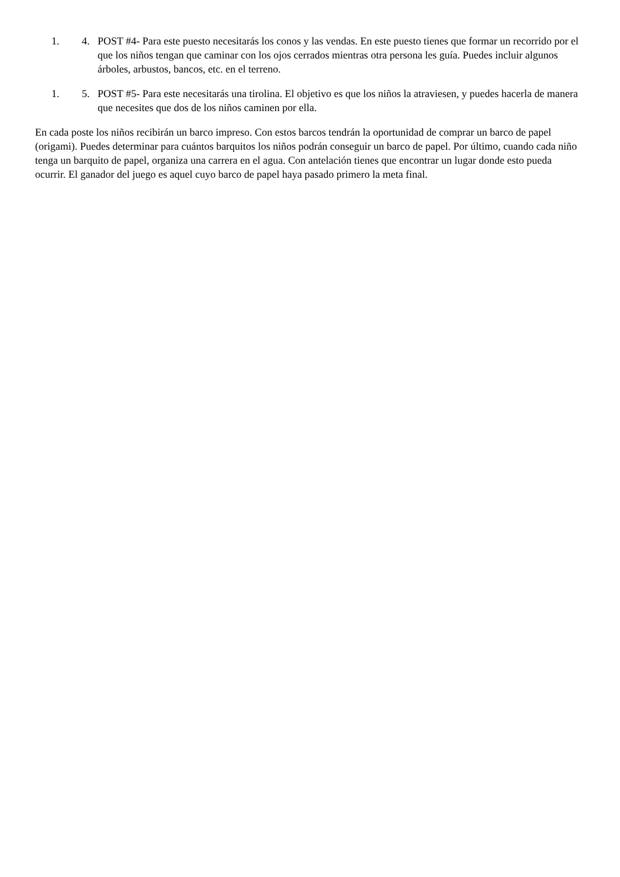1. 4. POST #4- Para este puesto necesitarás los conos y las vendas. En este puesto tienes que formar un recorrido por el que los niños tengan que caminar con los ojos cerrados mientras otra persona les guía. Puedes incluir algunos árboles, arbustos, bancos, etc. en el terreno.
1. 5. POST #5- Para este necesitarás una tirolina. El objetivo es que los niños la atraviesen, y puedes hacerla de manera que necesites que dos de los niños caminen por ella.
En cada poste los niños recibirán un barco impreso. Con estos barcos tendrán la oportunidad de comprar un barco de papel (origami). Puedes determinar para cuántos barquitos los niños podrán conseguir un barco de papel. Por último, cuando cada niño tenga un barquito de papel, organiza una carrera en el agua. Con antelación tienes que encontrar un lugar donde esto pueda ocurrir. El ganador del juego es aquel cuyo barco de papel haya pasado primero la meta final.